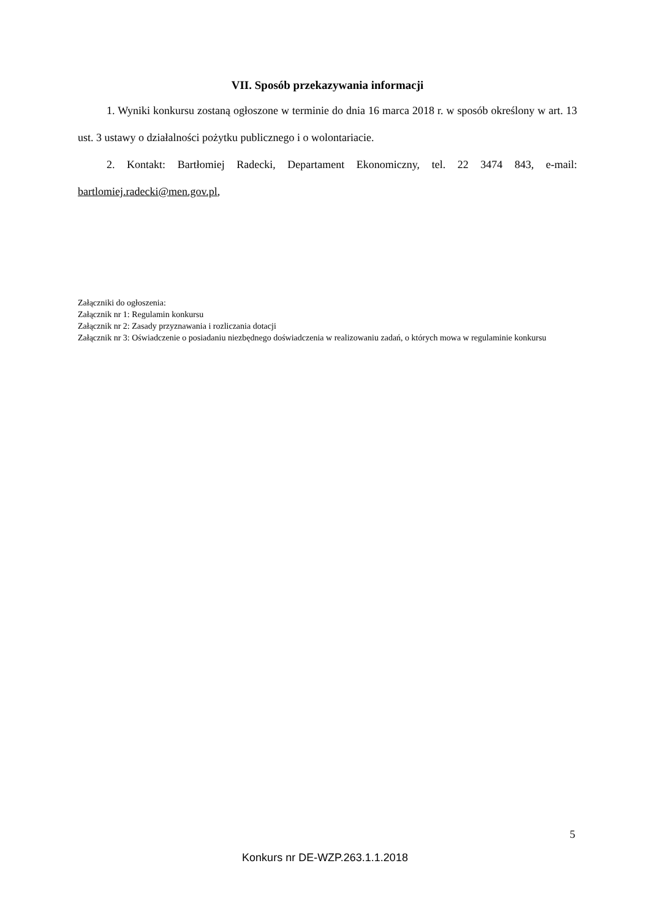VII. Sposób przekazywania informacji
1. Wyniki konkursu zostaną ogłoszone w terminie do dnia 16 marca 2018 r. w sposób określony w art. 13 ust. 3 ustawy o działalności pożytku publicznego i o wolontariacie.
2. Kontakt: Bartłomiej Radecki, Departament Ekonomiczny, tel. 22 3474 843, e-mail: bartlomiej.radecki@men.gov.pl,
Załączniki do ogłoszenia:
Załącznik nr 1: Regulamin konkursu
Załącznik nr 2: Zasady przyznawania i rozliczania dotacji
Załącznik nr 3: Oświadczenie o posiadaniu niezbędnego doświadczenia w realizowaniu zadań, o których mowa w regulaminie konkursu
5
Konkurs nr DE-WZP.263.1.1.2018